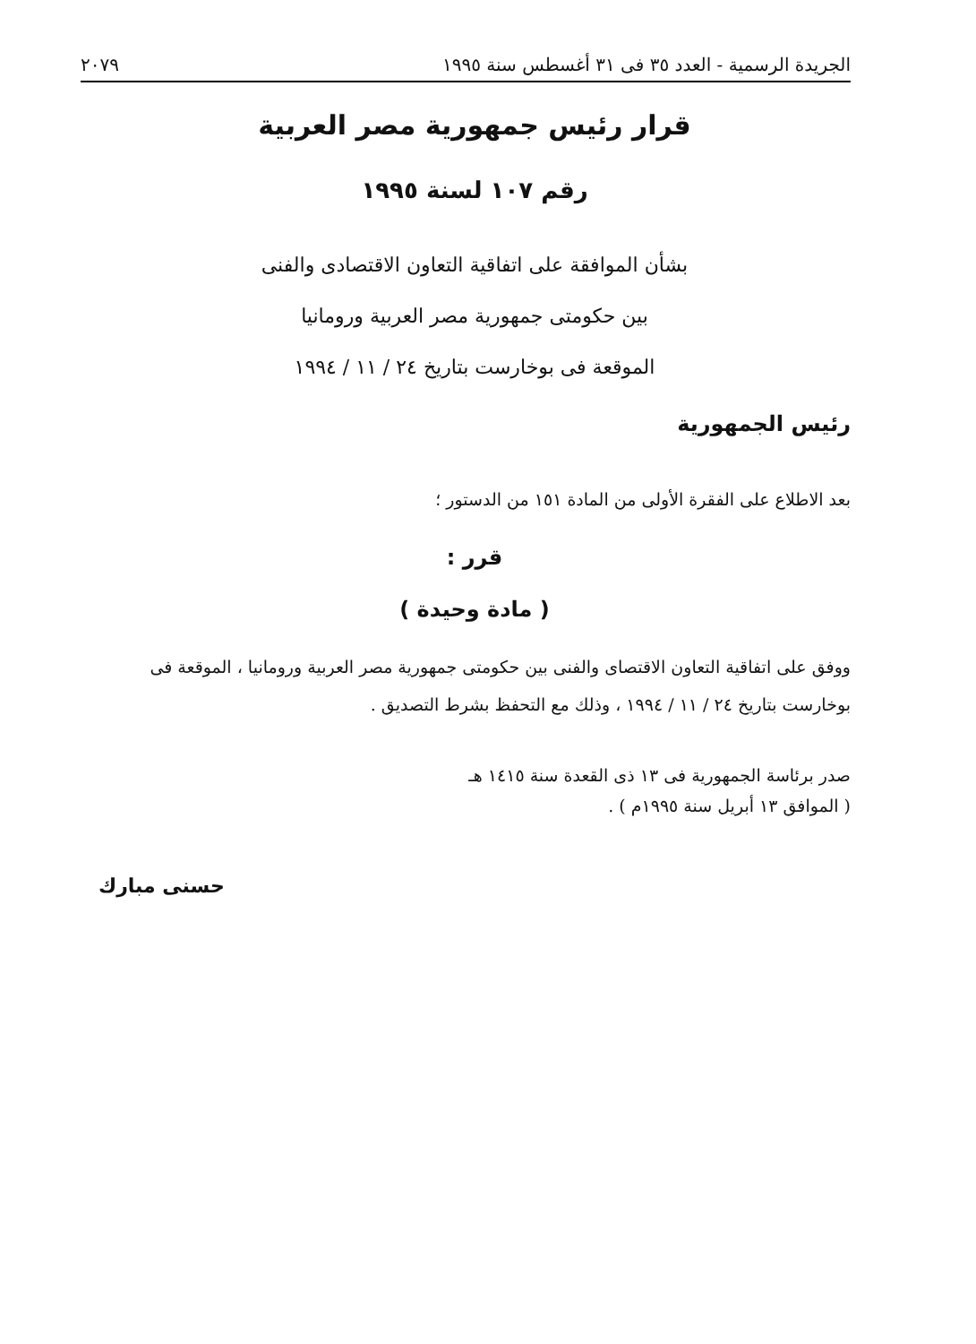الجريدة الرسمية - العدد ٣٥ فى ٣١ أغسطس سنة ١٩٩٥ ٢٠٧٩
قرار رئيس جمهورية مصر العربية
رقم ١٠٧ لسنة ١٩٩٥
بشأن الموافقة على اتفاقية التعاون الاقتصادى والفنى
بين حكومتى جمهورية مصر العربية ورومانيا
الموقعة فى بوخارست بتاريخ ٢٤ / ١١ / ١٩٩٤
رئيس الجمهورية
بعد الاطلاع على الفقرة الأولى من المادة ١٥١ من الدستور ؛
قرر :
( مادة وحيدة )
ووفق على اتفاقية التعاون الاقتصاى والفنى بين حكومتى جمهورية مصر العربية ورومانيا ، الموقعة فى بوخارست بتاريخ ٢٤ / ١١ / ١٩٩٤ ، وذلك مع التحفظ بشرط التصديق .
صدر برئاسة الجمهورية فى ١٣ ذى القعدة سنة ١٤١٥ هـ
( الموافق ١٣ أبريل سنة ١٩٩٥م ) .
حسنى مبارك